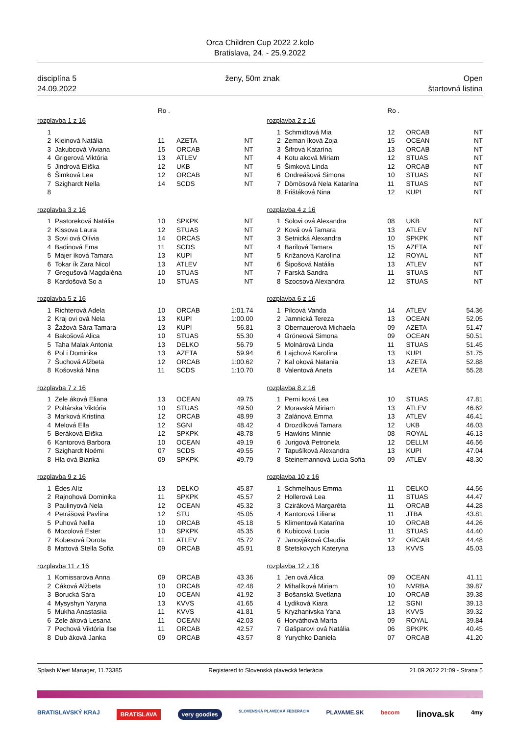Orca Children Cup 2022 2.kolo
Bratislava, 24. - 25.9.2022
disciplína 5
24.09.2022
ženy, 50m znak Open
štartovná listina
Ro .
| rozplavba 1 z 16 | | | | |
| 1 | | | | |
| 2 | Kleinová Natália | 11 | AZETA | NT |
| 3 | Jakubcová Viviana | 15 | ORCAB | NT |
| 4 | Grigerová Viktória | 13 | ATLEV | NT |
| 5 | Jindrová Eliška | 12 | UKB | NT |
| 6 | Šimková Lea | 12 | ORCAB | NT |
| 7 | Szighardt Nella | 14 | SCDS | NT |
| 8 | | | | |
| rozplavba 3 z 16 | | | | |
| 1 | Pastoreková Natália | 10 | SPKPK | NT |
| 2 | Kissova Laura | 12 | STUAS | NT |
| 3 | Sovi ová Olívia | 14 | ORCAS | NT |
| 4 | Badinová Ema | 11 | SCDS | NT |
| 5 | Majer íková Tamara | 13 | KUPI | NT |
| 6 | Tokar ík Zara Nicol | 13 | ATLEV | NT |
| 7 | Gregušová Magdaléna | 10 | STUAS | NT |
| 8 | Kardošová So a | 10 | STUAS | NT |
| rozplavba 5 z 16 | | | | |
| 1 | Richterová Adela | 10 | ORCAB | 1:01.74 |
| 2 | Kraj ovi ová Nela | 13 | KUPI | 1:00.00 |
| 3 | Žažová Sára Tamara | 13 | KUPI | 56.81 |
| 4 | Bakošová Alica | 10 | STUAS | 55.30 |
| 5 | Taha Malak Antonia | 13 | DELKO | 56.79 |
| 6 | Pol i Dominika | 13 | AZETA | 59.94 |
| 7 | Šuchová Alžbeta | 12 | ORCAB | 1:00.62 |
| 8 | Košovská Nina | 11 | SCDS | 1:10.70 |
| rozplavba 7 z 16 | | | | |
| 1 | Zele áková Eliana | 13 | OCEAN | 49.75 |
| 2 | Poltárska Viktória | 10 | STUAS | 49.50 |
| 3 | Marková Kristína | 12 | ORCAB | 48.99 |
| 4 | Melová Ella | 12 | SGNI | 48.42 |
| 5 | Beráková Eliška | 12 | SPKPK | 48.78 |
| 6 | Kantorová Barbora | 10 | OCEAN | 49.19 |
| 7 | Szighardt Noémi | 07 | SCDS | 49.55 |
| 8 | Hla ová Bianka | 09 | SPKPK | 49.79 |
| rozplavba 9 z 16 | | | | |
| 1 | Édes Alíz | 13 | DELKO | 45.87 |
| 2 | Rajnohová Dominika | 11 | SPKPK | 45.57 |
| 3 | Paulinyová Nela | 12 | OCEAN | 45.32 |
| 4 | Petrášová Pavlína | 12 | STU | 45.05 |
| 5 | Puhová Nella | 10 | ORCAB | 45.18 |
| 6 | Mozolová Ester | 10 | SPKPK | 45.35 |
| 7 | Kobesová Dorota | 11 | ATLEV | 45.72 |
| 8 | Mattová Stella Sofia | 09 | ORCAB | 45.91 |
| rozplavba 11 z 16 | | | | |
| 1 | Komissarova Anna | 09 | ORCAB | 43.36 |
| 2 | Cáková Alžbeta | 10 | ORCAB | 42.48 |
| 3 | Borucká Sára | 10 | OCEAN | 41.92 |
| 4 | Mysyshyn Yaryna | 13 | KVVS | 41.65 |
| 5 | Mukha Anastasiia | 11 | KVVS | 41.81 |
| 6 | Zele áková Lesana | 11 | OCEAN | 42.03 |
| 7 | Pechová Viktória Ilse | 11 | ORCAB | 42.57 |
| 8 | Dub áková Janka | 09 | ORCAB | 43.57 |
Ro .
| rozplavba 2 z 16 | | | | |
| 1 | Schmidtová Mia | 12 | ORCAB | NT |
| 2 | Zeman íková Zoja | 15 | OCEAN | NT |
| 3 | Šifrová Katarína | 13 | ORCAB | NT |
| 4 | Kotu aková Miriam | 12 | STUAS | NT |
| 5 | Šimková Linda | 12 | ORCAB | NT |
| 6 | Ondreášová Simona | 10 | STUAS | NT |
| 7 | Dömösová Nela Katarína | 11 | STUAS | NT |
| 8 | Frištáková Nina | 12 | KUPI | NT |
| rozplavba 4 z 16 | | | | |
| 1 | Solovi ová Alexandra | 08 | UKB | NT |
| 2 | Ková ová Tamara | 13 | ATLEV | NT |
| 3 | Setnická Alexandra | 10 | SPKPK | NT |
| 4 | Barilová Tamara | 15 | AZETA | NT |
| 5 | Križanová Karolína | 12 | ROYAL | NT |
| 6 | Šipošová Natália | 13 | ATLEV | NT |
| 7 | Farská Sandra | 11 | STUAS | NT |
| 8 | Szocsová Alexandra | 12 | STUAS | NT |
| rozplavba 6 z 16 | | | | |
| 1 | Pilcová Vanda | 14 | ATLEV | 54.36 |
| 2 | Jamnická Tereza | 13 | OCEAN | 52.05 |
| 3 | Obernauerová Michaela | 09 | AZETA | 51.47 |
| 4 | Gröneová Simona | 09 | OCEAN | 50.51 |
| 5 | Molnárová Linda | 11 | STUAS | 51.45 |
| 6 | Lajchová Karolína | 13 | KUPI | 51.75 |
| 7 | Kal oková Natania | 13 | AZETA | 52.88 |
| 8 | Valentová Aneta | 14 | AZETA | 55.28 |
| rozplavba 8 z 16 | | | | |
| 1 | Perni ková Lea | 10 | STUAS | 47.81 |
| 2 | Moravská Miriam | 13 | ATLEV | 46.62 |
| 3 | Zalánová Emma | 13 | ATLEV | 46.41 |
| 4 | Drozdíková Tamara | 12 | UKB | 46.03 |
| 5 | Hawkins Minnie | 08 | ROYAL | 46.13 |
| 6 | Jurigová Petronela | 12 | DELLM | 46.56 |
| 7 | Tapušíková Alexandra | 13 | KUPI | 47.04 |
| 8 | Steinemannová Lucia Sofia | 09 | ATLEV | 48.30 |
| rozplavba 10 z 16 | | | | |
| 1 | Schmelhaus Emma | 11 | DELKO | 44.56 |
| 2 | Hollerová Lea | 11 | STUAS | 44.47 |
| 3 | Cziráková Margaréta | 11 | ORCAB | 44.28 |
| 4 | Kantorová Liliana | 11 | JTBA | 43.81 |
| 5 | Klimentová Katarína | 10 | ORCAB | 44.26 |
| 6 | Kubicová Lucia | 11 | STUAS | 44.40 |
| 7 | Janovjáková Claudia | 12 | ORCAB | 44.48 |
| 8 | Stetskovych Kateryna | 13 | KVVS | 45.03 |
| rozplavba 12 z 16 | | | | |
| 1 | Jen ová Alica | 09 | OCEAN | 41.11 |
| 2 | Mihalíková Miriam | 10 | NVRBA | 39.87 |
| 3 | Bošanská Svetlana | 10 | ORCAB | 39.38 |
| 4 | Lydiková Kiara | 12 | SGNI | 39.13 |
| 5 | Kryzhanivska Yana | 13 | KVVS | 39.32 |
| 6 | Horváthová Marta | 09 | ROYAL | 39.84 |
| 7 | Gašparovi ová Natália | 06 | SPKPK | 40.45 |
| 8 | Yurychko Daniela | 07 | ORCAB | 41.20 |
Splash Meet Manager, 11.73385 Registered to Slovenská plavecká federácia 21.09.2022 21:09 - Strana 5
BRATISLAVSKÝ KRAJ BRATISLAVA very goodies SLOVENSKÁ PLAVECKÁ FEDERÁCIA PLAVAME.SK becom linova.sk 4my